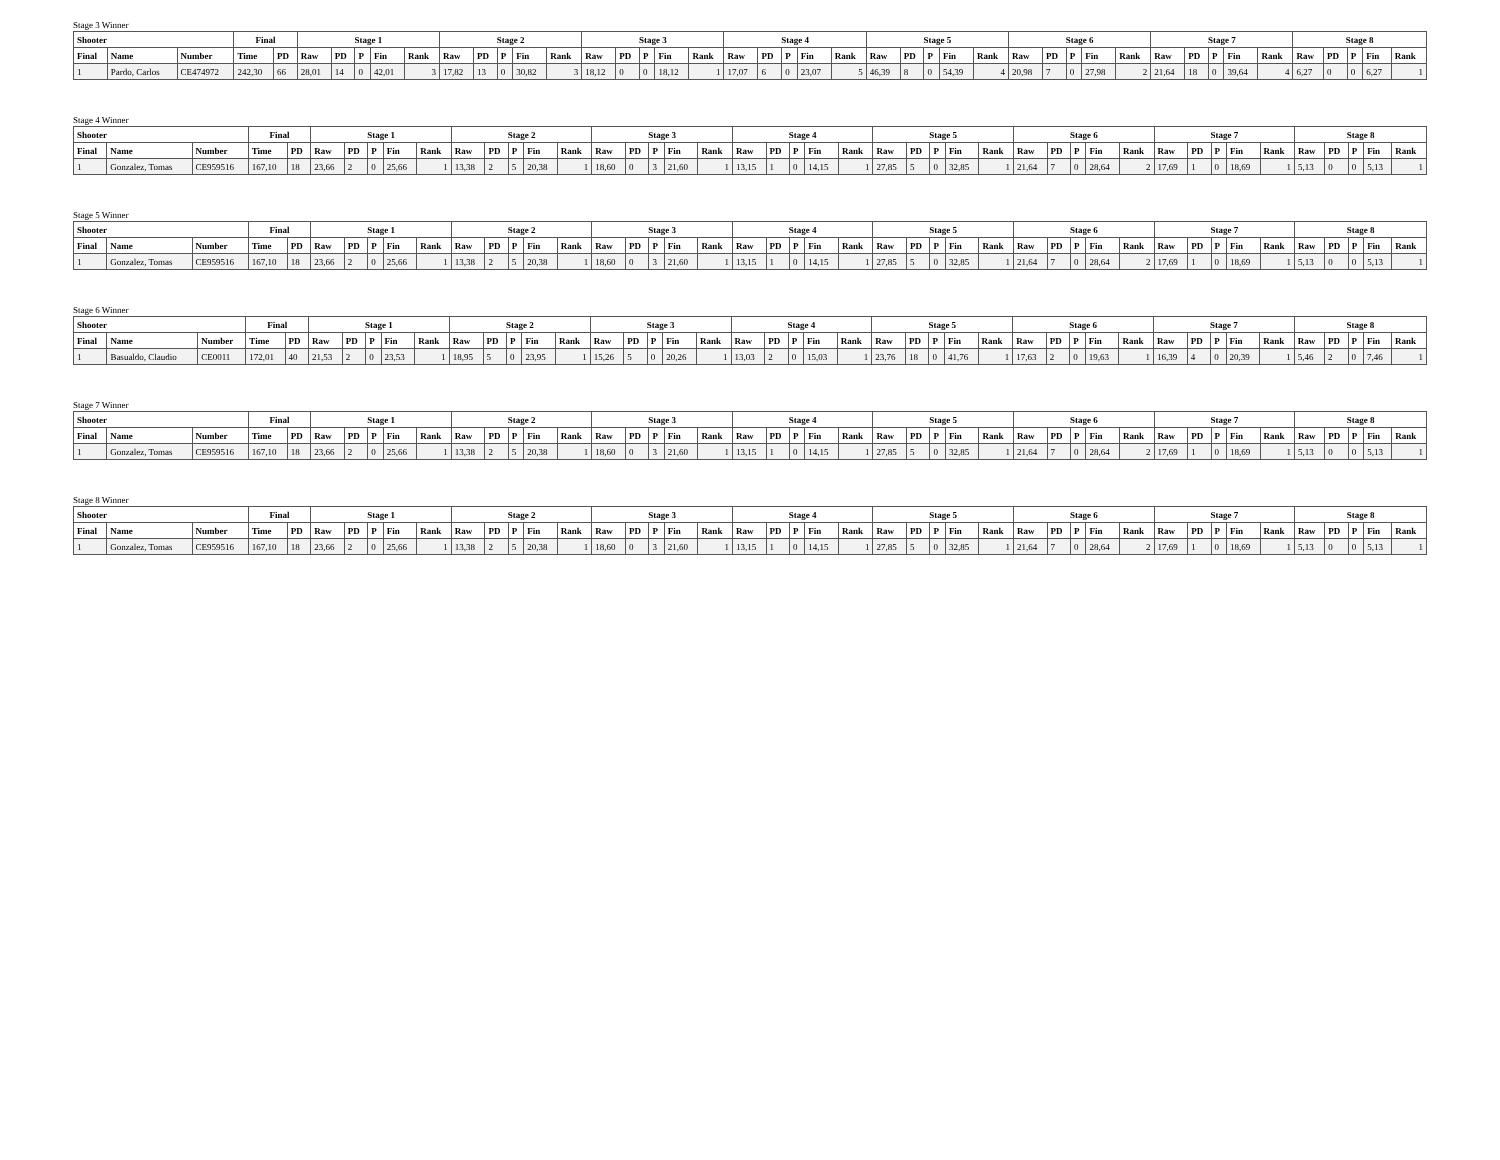Stage 3 Winner
| Shooter | | | Final | | Stage 1 | | | | | Stage 2 | | | | | Stage 3 | | | | | Stage 4 | | | | | Stage 5 | | | | | Stage 6 | | | | | Stage 7 | | | | | Stage 8 | | | | |
| --- | --- | --- | --- | --- | --- | --- | --- | --- | --- | --- | --- | --- | --- | --- | --- | --- | --- | --- | --- | --- | --- | --- | --- | --- | --- | --- | --- | --- | --- | --- | --- | --- | --- | --- | --- | --- | --- | --- | --- | --- | --- | --- | --- | --- |
| Final | Name | Number | Time | PD | Raw | PD | P | Fin | Rank | Raw | PD | P | Fin | Rank | Raw | PD | P | Fin | Rank | Raw | PD | P | Fin | Rank | Raw | PD | P | Fin | Rank | Raw | PD | P | Fin | Rank | Raw | PD | P | Fin | Rank | Raw | PD | P | Fin | Rank |
| 1 | Pardo, Carlos | CE474972 | 242,30 | 66 | 28,01 | 14 | 0 | 42,01 | 3 | 17,82 | 13 | 0 | 30,82 | 3 | 18,12 | 0 | 0 | 18,12 | 1 | 17,07 | 6 | 0 | 23,07 | 5 | 46,39 | 8 | 0 | 54,39 | 4 | 20,98 | 7 | 0 | 27,98 | 2 | 21,64 | 18 | 0 | 39,64 | 4 | 6,27 | 0 | 0 | 6,27 | 1 |
Stage 4 Winner
| Shooter | | | Final | | Stage 1 | | | | | Stage 2 | | | | | Stage 3 | | | | | Stage 4 | | | | | Stage 5 | | | | | Stage 6 | | | | | Stage 7 | | | | | Stage 8 | | | | |
| --- | --- | --- | --- | --- | --- | --- | --- | --- | --- | --- | --- | --- | --- | --- | --- | --- | --- | --- | --- | --- | --- | --- | --- | --- | --- | --- | --- | --- | --- | --- | --- | --- | --- | --- | --- | --- | --- | --- | --- | --- | --- | --- | --- | --- |
| Final | Name | Number | Time | PD | Raw | PD | P | Fin | Rank | Raw | PD | P | Fin | Rank | Raw | PD | P | Fin | Rank | Raw | PD | P | Fin | Rank | Raw | PD | P | Fin | Rank | Raw | PD | P | Fin | Rank | Raw | PD | P | Fin | Rank | Raw | PD | P | Fin | Rank |
| 1 | Gonzalez, Tomas | CE959516 | 167,10 | 18 | 23,66 | 2 | 0 | 25,66 | 1 | 13,38 | 2 | 5 | 20,38 | 1 | 18,60 | 0 | 3 | 21,60 | 1 | 13,15 | 1 | 0 | 14,15 | 1 | 27,85 | 5 | 0 | 32,85 | 1 | 21,64 | 7 | 0 | 28,64 | 2 | 17,69 | 1 | 0 | 18,69 | 1 | 5,13 | 0 | 0 | 5,13 | 1 |
Stage 5 Winner
| Shooter | | | Final | | Stage 1 | | | | | Stage 2 | | | | | Stage 3 | | | | | Stage 4 | | | | | Stage 5 | | | | | Stage 6 | | | | | Stage 7 | | | | | Stage 8 | | | | |
| --- | --- | --- | --- | --- | --- | --- | --- | --- | --- | --- | --- | --- | --- | --- | --- | --- | --- | --- | --- | --- | --- | --- | --- | --- | --- | --- | --- | --- | --- | --- | --- | --- | --- | --- | --- | --- | --- | --- | --- | --- | --- | --- | --- | --- |
| Final | Name | Number | Time | PD | Raw | PD | P | Fin | Rank | Raw | PD | P | Fin | Rank | Raw | PD | P | Fin | Rank | Raw | PD | P | Fin | Rank | Raw | PD | P | Fin | Rank | Raw | PD | P | Fin | Rank | Raw | PD | P | Fin | Rank | Raw | PD | P | Fin | Rank |
| 1 | Gonzalez, Tomas | CE959516 | 167,10 | 18 | 23,66 | 2 | 0 | 25,66 | 1 | 13,38 | 2 | 5 | 20,38 | 1 | 18,60 | 0 | 3 | 21,60 | 1 | 13,15 | 1 | 0 | 14,15 | 1 | 27,85 | 5 | 0 | 32,85 | 1 | 21,64 | 7 | 0 | 28,64 | 2 | 17,69 | 1 | 0 | 18,69 | 1 | 5,13 | 0 | 0 | 5,13 | 1 |
Stage 6 Winner
| Shooter | | | Final | | Stage 1 | | | | | Stage 2 | | | | | Stage 3 | | | | | Stage 4 | | | | | Stage 5 | | | | | Stage 6 | | | | | Stage 7 | | | | | Stage 8 | | | | |
| --- | --- | --- | --- | --- | --- | --- | --- | --- | --- | --- | --- | --- | --- | --- | --- | --- | --- | --- | --- | --- | --- | --- | --- | --- | --- | --- | --- | --- | --- | --- | --- | --- | --- | --- | --- | --- | --- | --- | --- | --- | --- | --- | --- | --- |
| Final | Name | Number | Time | PD | Raw | PD | P | Fin | Rank | Raw | PD | P | Fin | Rank | Raw | PD | P | Fin | Rank | Raw | PD | P | Fin | Rank | Raw | PD | P | Fin | Rank | Raw | PD | P | Fin | Rank | Raw | PD | P | Fin | Rank | Raw | PD | P | Fin | Rank |
| 1 | Basualdo, Claudio | CE0011 | 172,01 | 40 | 21,53 | 2 | 0 | 23,53 | 1 | 18,95 | 5 | 0 | 23,95 | 1 | 15,26 | 5 | 0 | 20,26 | 1 | 13,03 | 2 | 0 | 15,03 | 1 | 23,76 | 18 | 0 | 41,76 | 1 | 17,63 | 2 | 0 | 19,63 | 1 | 16,39 | 4 | 0 | 20,39 | 1 | 5,46 | 2 | 0 | 7,46 | 1 |
Stage 7 Winner
| Shooter | | | Final | | Stage 1 | | | | | Stage 2 | | | | | Stage 3 | | | | | Stage 4 | | | | | Stage 5 | | | | | Stage 6 | | | | | Stage 7 | | | | | Stage 8 | | | | |
| --- | --- | --- | --- | --- | --- | --- | --- | --- | --- | --- | --- | --- | --- | --- | --- | --- | --- | --- | --- | --- | --- | --- | --- | --- | --- | --- | --- | --- | --- | --- | --- | --- | --- | --- | --- | --- | --- | --- | --- | --- | --- | --- | --- | --- |
| Final | Name | Number | Time | PD | Raw | PD | P | Fin | Rank | Raw | PD | P | Fin | Rank | Raw | PD | P | Fin | Rank | Raw | PD | P | Fin | Rank | Raw | PD | P | Fin | Rank | Raw | PD | P | Fin | Rank | Raw | PD | P | Fin | Rank | Raw | PD | P | Fin | Rank |
| 1 | Gonzalez, Tomas | CE959516 | 167,10 | 18 | 23,66 | 2 | 0 | 25,66 | 1 | 13,38 | 2 | 5 | 20,38 | 1 | 18,60 | 0 | 3 | 21,60 | 1 | 13,15 | 1 | 0 | 14,15 | 1 | 27,85 | 5 | 0 | 32,85 | 1 | 21,64 | 7 | 0 | 28,64 | 2 | 17,69 | 1 | 0 | 18,69 | 1 | 5,13 | 0 | 0 | 5,13 | 1 |
Stage 8 Winner
| Shooter | | | Final | | Stage 1 | | | | | Stage 2 | | | | | Stage 3 | | | | | Stage 4 | | | | | Stage 5 | | | | | Stage 6 | | | | | Stage 7 | | | | | Stage 8 | | | | |
| --- | --- | --- | --- | --- | --- | --- | --- | --- | --- | --- | --- | --- | --- | --- | --- | --- | --- | --- | --- | --- | --- | --- | --- | --- | --- | --- | --- | --- | --- | --- | --- | --- | --- | --- | --- | --- | --- | --- | --- | --- | --- | --- | --- | --- |
| Final | Name | Number | Time | PD | Raw | PD | P | Fin | Rank | Raw | PD | P | Fin | Rank | Raw | PD | P | Fin | Rank | Raw | PD | P | Fin | Rank | Raw | PD | P | Fin | Rank | Raw | PD | P | Fin | Rank | Raw | PD | P | Fin | Rank | Raw | PD | P | Fin | Rank |
| 1 | Gonzalez, Tomas | CE959516 | 167,10 | 18 | 23,66 | 2 | 0 | 25,66 | 1 | 13,38 | 2 | 5 | 20,38 | 1 | 18,60 | 0 | 3 | 21,60 | 1 | 13,15 | 1 | 0 | 14,15 | 1 | 27,85 | 5 | 0 | 32,85 | 1 | 21,64 | 7 | 0 | 28,64 | 2 | 17,69 | 1 | 0 | 18,69 | 1 | 5,13 | 0 | 0 | 5,13 | 1 |